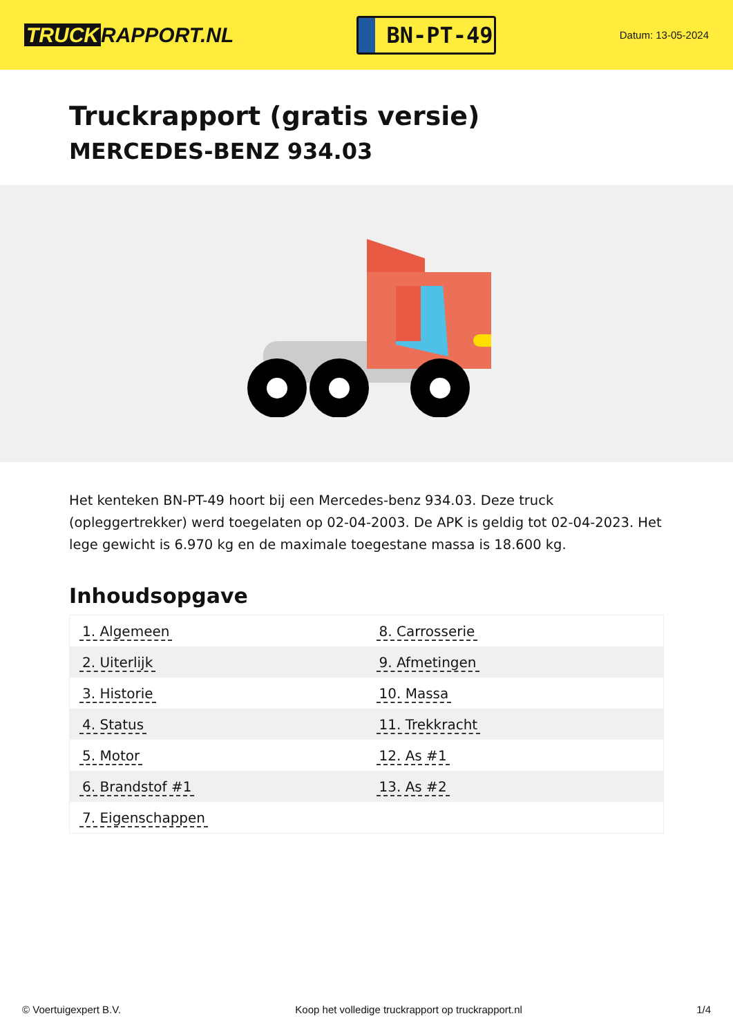TRUCK RAPPORT.NL
BN-PT-49
Datum: 13-05-2024
Truckrapport (gratis versie)
MERCEDES-BENZ 934.03
Het kenteken BN-PT-49 hoort bij een Mercedes-benz 934.03. Deze truck (opleggertrekker) werd toegelaten op 02-04-2003. De APK is geldig tot 02-04-2023. Het lege gewicht is 6.970 kg en de maximale toegestane massa is 18.600 kg.
Inhoudsopgave
| 1. Algemeen | 8. Carrosserie |
| 2. Uiterlijk | 9. Afmetingen |
| 3. Historie | 10. Massa |
| 4. Status | 11. Trekkracht |
| 5. Motor | 12. As #1 |
| 6. Brandstof #1 | 13. As #2 |
| 7. Eigenschappen | |
© Voertuigexpert B.V. Koop het volledige truckrapport op truckrapport.nl 1/4